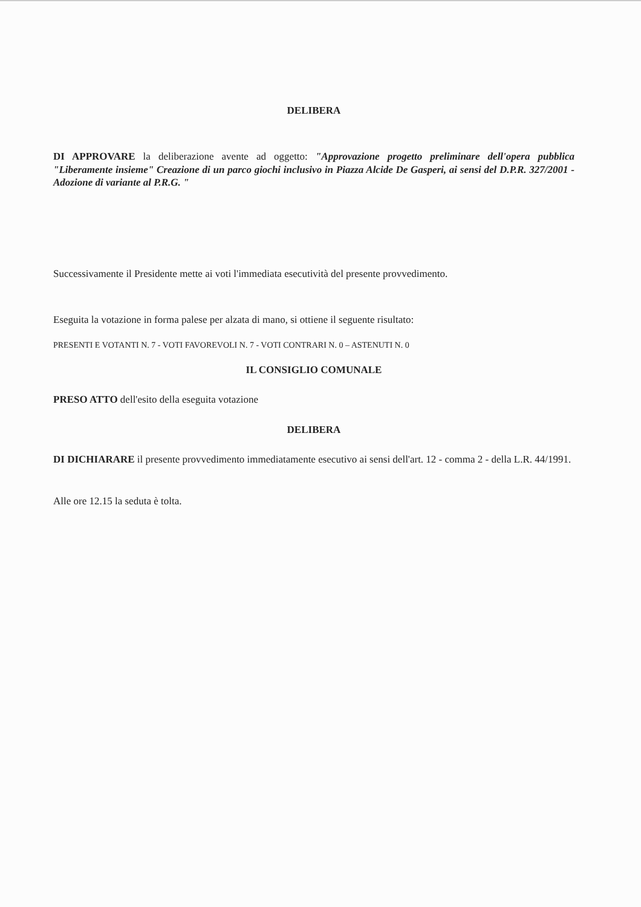DELIBERA
DI APPROVARE la deliberazione avente ad oggetto: "Approvazione progetto preliminare dell'opera pubblica "Liberamente insieme" Creazione di un parco giochi inclusivo in Piazza Alcide De Gasperi, ai sensi del D.P.R. 327/2001 - Adozione di variante al P.R.G. "
Successivamente il Presidente mette ai voti l'immediata esecutività del presente provvedimento.
Eseguita la votazione in forma palese per alzata di mano, si ottiene il seguente risultato:
PRESENTI E VOTANTI N. 7 - VOTI FAVOREVOLI N. 7 - VOTI CONTRARI N. 0 – ASTENUTI N. 0
IL CONSIGLIO COMUNALE
PRESO ATTO dell'esito della eseguita votazione
DELIBERA
DI DICHIARARE il presente provvedimento immediatamente esecutivo ai sensi dell'art. 12 - comma 2 - della L.R. 44/1991.
Alle ore 12.15 la seduta è tolta.